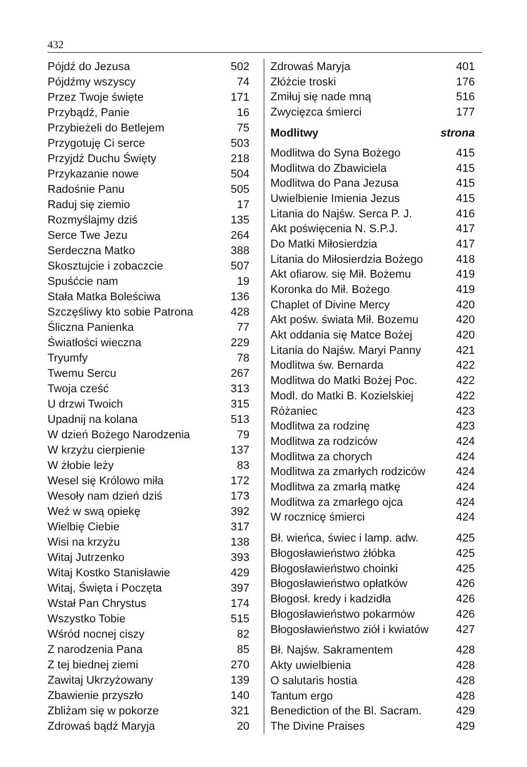432
| Pójdź do Jezusa | 502 |
| Pójdźmy wszyscy | 74 |
| Przez Twoje święte | 171 |
| Przybądź, Panie | 16 |
| Przybieżeli do Betlejem | 75 |
| Przygotuję Ci serce | 503 |
| Przyjdź Duchu Święty | 218 |
| Przykazanie nowe | 504 |
| Radośnie Panu | 505 |
| Raduj się ziemio | 17 |
| Rozmyślajmy dziś | 135 |
| Serce Twe Jezu | 264 |
| Serdeczna Matko | 388 |
| Skosztujcie i zobaczcie | 507 |
| Spuśćcie nam | 19 |
| Stała Matka Boleściwa | 136 |
| Szczęśliwy kto sobie Patrona | 428 |
| Śliczna Panienka | 77 |
| Światłości wieczna | 229 |
| Tryumfy | 78 |
| Twemu Sercu | 267 |
| Twoja cześć | 313 |
| U drzwi Twoich | 315 |
| Upadnij na kolana | 513 |
| W dzień Bożego Narodzenia | 79 |
| W krzyżu cierpienie | 137 |
| W żłobie leży | 83 |
| Wesel się Królowo miła | 172 |
| Wesoły nam dzień dziś | 173 |
| Weź w swą opiekę | 392 |
| Wielbię Ciebie | 317 |
| Wisi na krzyżu | 138 |
| Witaj Jutrzenko | 393 |
| Witaj Kostko Stanisławie | 429 |
| Witaj, Święta i Poczęta | 397 |
| Wstał Pan Chrystus | 174 |
| Wszystko Tobie | 515 |
| Wśród nocnej ciszy | 82 |
| Z narodzenia Pana | 85 |
| Z tej biednej ziemi | 270 |
| Zawitaj Ukrzyżowany | 139 |
| Zbawienie przyszło | 140 |
| Zbliżam się w pokorze | 321 |
| Zdrowaś bądź Maryja | 20 |
| Zdrowaś Maryja | 401 |
| Złóżcie troski | 176 |
| Zmiłuj się nade mną | 516 |
| Zwycięzca śmierci | 177 |
| Modlitwy | strona |
| Modlitwa do Syna Bożego | 415 |
| Modlitwa do Zbawiciela | 415 |
| Modlitwa do Pana Jezusa | 415 |
| Uwielbienie Imienia Jezus | 415 |
| Litania do Najśw. Serca P. J. | 416 |
| Akt poświęcenia N. S.P.J. | 417 |
| Do Matki Miłosierdzia | 417 |
| Litania do Miłosierdzia Bożego | 418 |
| Akt ofiarow. się Mił. Bożemu | 419 |
| Koronka do Mił. Bożego | 419 |
| Chaplet of Divine Mercy | 420 |
| Akt pośw. świata Mił. Bozemu | 420 |
| Akt oddania się Matce Bożej | 420 |
| Litania do Najśw. Maryi Panny | 421 |
| Modlitwa św. Bernarda | 422 |
| Modlitwa do Matki Bożej Poc. | 422 |
| Modl. do Matki B. Kozielskiej | 422 |
| Różaniec | 423 |
| Modlitwa za rodzinę | 423 |
| Modlitwa za rodziców | 424 |
| Modlitwa za chorych | 424 |
| Modlitwa za zmarłych rodziców | 424 |
| Modlitwa za zmarłą matkę | 424 |
| Modlitwa za zmarłego ojca | 424 |
| W rocznicę śmierci | 424 |
| Bł. wieńca, świec i lamp. adw. | 425 |
| Błogosławieństwo żłóbka | 425 |
| Błogosławieństwo choinki | 425 |
| Błogosławieństwo opłatków | 426 |
| Błogosł. kredy i kadzidła | 426 |
| Błogosławieństwo pokarmów | 426 |
| Błogosławieństwo ziół i kwiatów | 427 |
| Bł. Najśw. Sakramentem | 428 |
| Akty uwielbienia | 428 |
| O salutaris hostia | 428 |
| Tantum ergo | 428 |
| Benediction of the Bl. Sacram. | 429 |
| The Divine Praises | 429 |